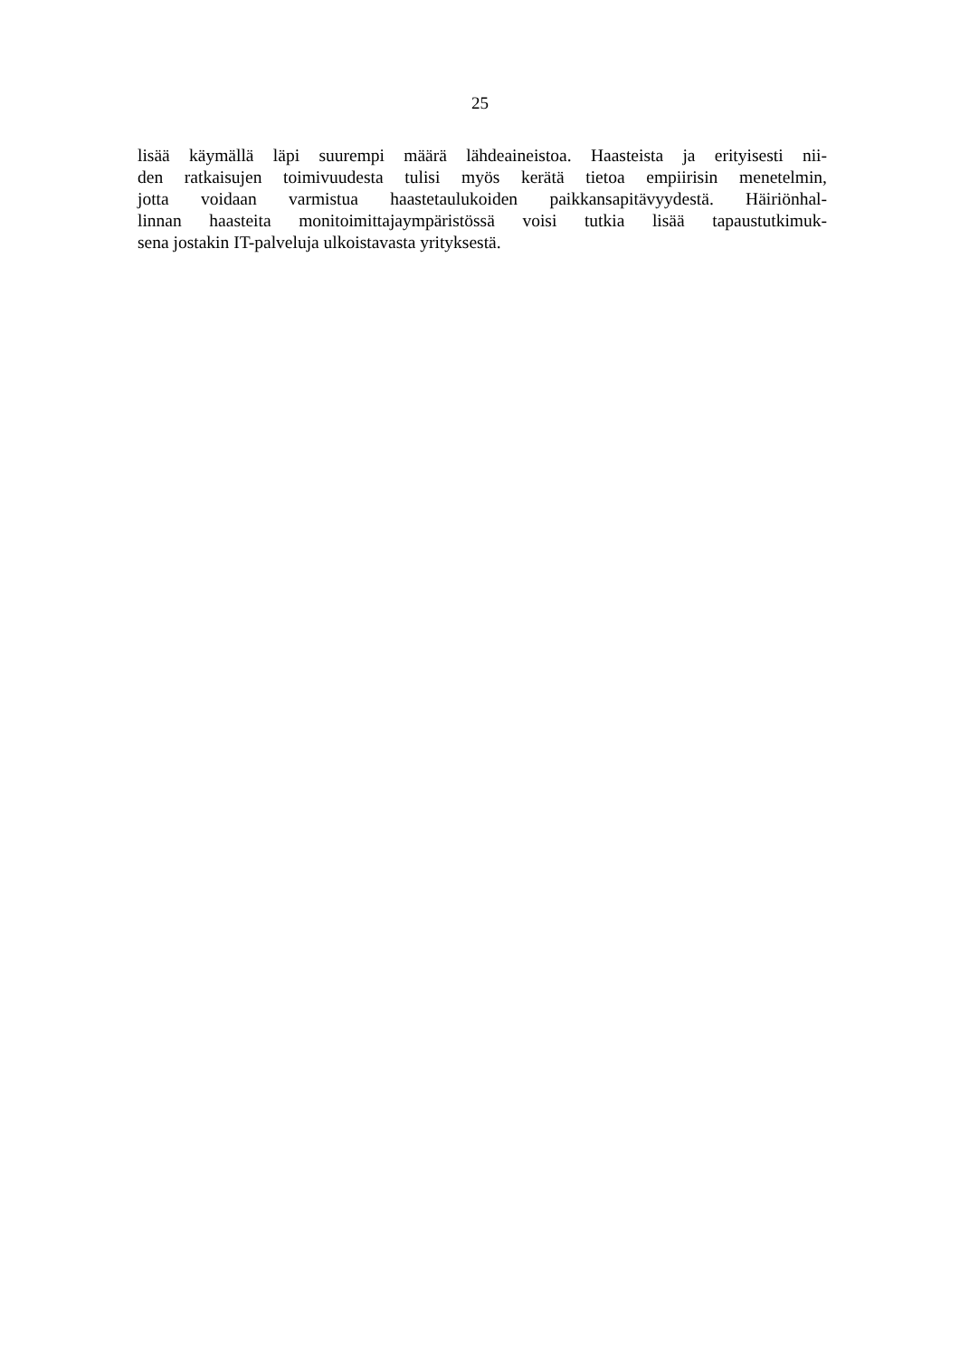25
lisää käymällä läpi suurempi määrä lähdeaineistoa. Haasteista ja erityisesti nii-
den ratkaisujen toimivuudesta tulisi myös kerätä tietoa empiirisin menetelmin,
jotta voidaan varmistua haastetaulukoiden paikkansapitävyydestä. Häiriönhal-
linnan haasteita monitoimittajaympäristössä voisi tutkia lisää tapaustutkimuk-
sena jostakin IT-palveluja ulkoistavasta yrityksestä.